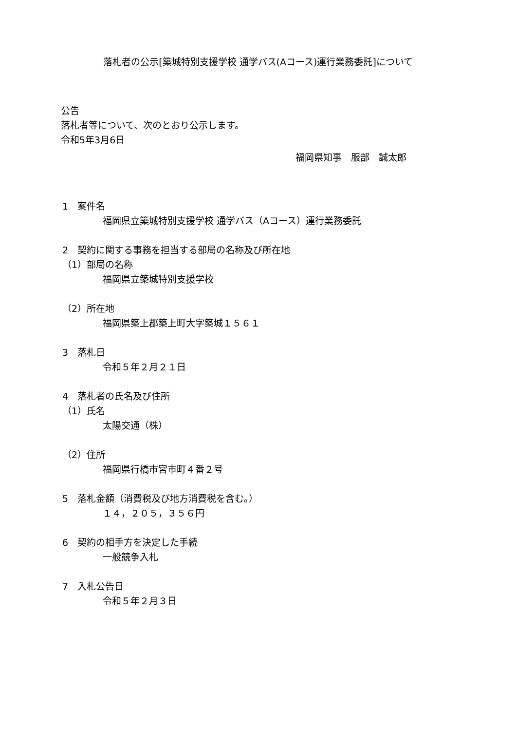落札者の公示[築城特別支援学校 通学バス(Aコース)運行業務委託]について
公告
落札者等について、次のとおり公示します。
令和5年3月6日
福岡県知事　服部　誠太郎
1　案件名
福岡県立築城特別支援学校 通学バス（Aコース）運行業務委託
2　契約に関する事務を担当する部局の名称及び所在地
（1）部局の名称
福岡県立築城特別支援学校
（2）所在地
福岡県築上郡築上町大字築城１５６１
3　落札日
令和５年２月２１日
4　落札者の氏名及び住所
（1）氏名
太陽交通（株）
（2）住所
福岡県行橋市宮市町４番２号
5　落札金額（消費税及び地方消費税を含む。）
１４，２０５，３５６円
6　契約の相手方を決定した手続
一般競争入札
7　入札公告日
令和５年２月３日